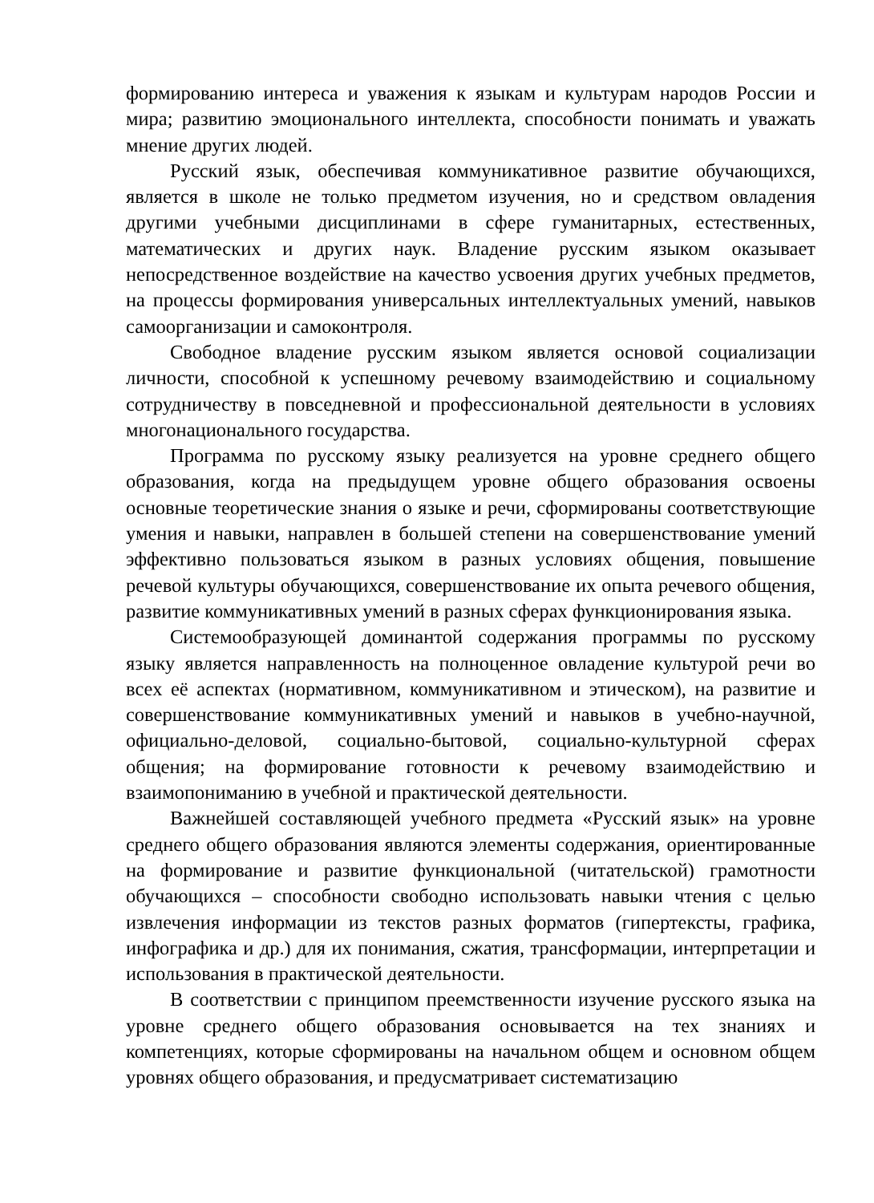формированию интереса и уважения к языкам и культурам народов России и мира; развитию эмоционального интеллекта, способности понимать и уважать мнение других людей.
Русский язык, обеспечивая коммуникативное развитие обучающихся, является в школе не только предметом изучения, но и средством овладения другими учебными дисциплинами в сфере гуманитарных, естественных, математических и других наук. Владение русским языком оказывает непосредственное воздействие на качество усвоения других учебных предметов, на процессы формирования универсальных интеллектуальных умений, навыков самоорганизации и самоконтроля.
Свободное владение русским языком является основой социализации личности, способной к успешному речевому взаимодействию и социальному сотрудничеству в повседневной и профессиональной деятельности в условиях многонационального государства.
Программа по русскому языку реализуется на уровне среднего общего образования, когда на предыдущем уровне общего образования освоены основные теоретические знания о языке и речи, сформированы соответствующие умения и навыки, направлен в большей степени на совершенствование умений эффективно пользоваться языком в разных условиях общения, повышение речевой культуры обучающихся, совершенствование их опыта речевого общения, развитие коммуникативных умений в разных сферах функционирования языка.
Системообразующей доминантой содержания программы по русскому языку является направленность на полноценное овладение культурой речи во всех её аспектах (нормативном, коммуникативном и этическом), на развитие и совершенствование коммуникативных умений и навыков в учебно-научной, официально-деловой, социально-бытовой, социально-культурной сферах общения; на формирование готовности к речевому взаимодействию и взаимопониманию в учебной и практической деятельности.
Важнейшей составляющей учебного предмета «Русский язык» на уровне среднего общего образования являются элементы содержания, ориентированные на формирование и развитие функциональной (читательской) грамотности обучающихся – способности свободно использовать навыки чтения с целью извлечения информации из текстов разных форматов (гипертексты, графика, инфографика и др.) для их понимания, сжатия, трансформации, интерпретации и использования в практической деятельности.
В соответствии с принципом преемственности изучение русского языка на уровне среднего общего образования основывается на тех знаниях и компетенциях, которые сформированы на начальном общем и основном общем уровнях общего образования, и предусматривает систематизацию